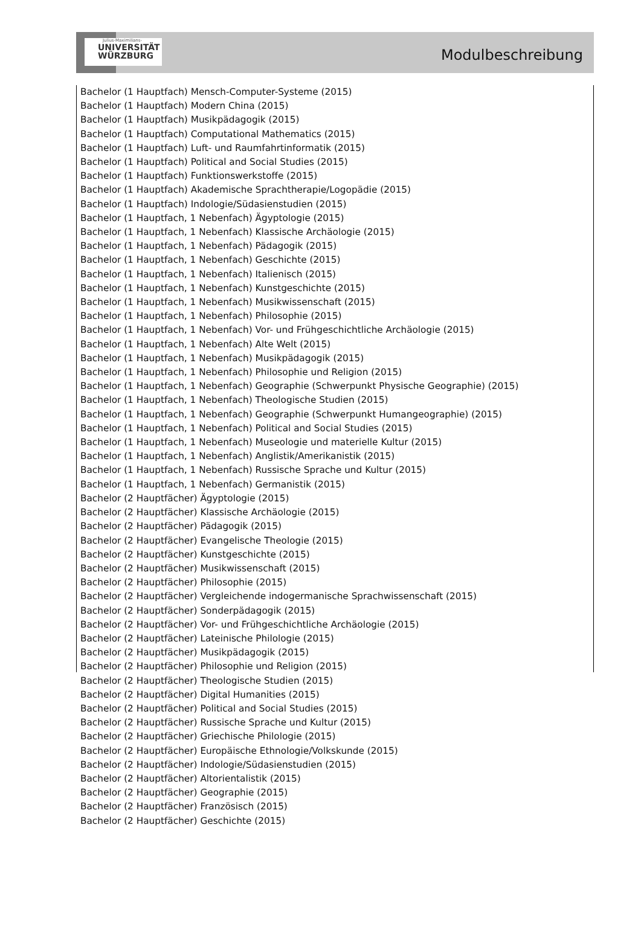Julius-Maximilians-
UNIVERSITÄT
WÜRZBURG
Modulbeschreibung
Bachelor (1 Hauptfach) Mensch-Computer-Systeme (2015)
Bachelor (1 Hauptfach) Modern China (2015)
Bachelor (1 Hauptfach) Musikpädagogik (2015)
Bachelor (1 Hauptfach) Computational Mathematics (2015)
Bachelor (1 Hauptfach) Luft- und Raumfahrtinformatik (2015)
Bachelor (1 Hauptfach) Political and Social Studies (2015)
Bachelor (1 Hauptfach) Funktionswerkstoffe (2015)
Bachelor (1 Hauptfach) Akademische Sprachtherapie/Logopädie (2015)
Bachelor (1 Hauptfach) Indologie/Südasienstudien (2015)
Bachelor (1 Hauptfach, 1 Nebenfach) Ägyptologie (2015)
Bachelor (1 Hauptfach, 1 Nebenfach) Klassische Archäologie (2015)
Bachelor (1 Hauptfach, 1 Nebenfach) Pädagogik (2015)
Bachelor (1 Hauptfach, 1 Nebenfach) Geschichte (2015)
Bachelor (1 Hauptfach, 1 Nebenfach) Italienisch (2015)
Bachelor (1 Hauptfach, 1 Nebenfach) Kunstgeschichte (2015)
Bachelor (1 Hauptfach, 1 Nebenfach) Musikwissenschaft (2015)
Bachelor (1 Hauptfach, 1 Nebenfach) Philosophie (2015)
Bachelor (1 Hauptfach, 1 Nebenfach) Vor- und Frühgeschichtliche Archäologie (2015)
Bachelor (1 Hauptfach, 1 Nebenfach) Alte Welt (2015)
Bachelor (1 Hauptfach, 1 Nebenfach) Musikpädagogik (2015)
Bachelor (1 Hauptfach, 1 Nebenfach) Philosophie und Religion (2015)
Bachelor (1 Hauptfach, 1 Nebenfach) Geographie (Schwerpunkt Physische Geographie) (2015)
Bachelor (1 Hauptfach, 1 Nebenfach) Theologische Studien (2015)
Bachelor (1 Hauptfach, 1 Nebenfach) Geographie (Schwerpunkt Humangeographie) (2015)
Bachelor (1 Hauptfach, 1 Nebenfach) Political and Social Studies (2015)
Bachelor (1 Hauptfach, 1 Nebenfach) Museologie und materielle Kultur (2015)
Bachelor (1 Hauptfach, 1 Nebenfach) Anglistik/Amerikanistik (2015)
Bachelor (1 Hauptfach, 1 Nebenfach) Russische Sprache und Kultur (2015)
Bachelor (1 Hauptfach, 1 Nebenfach) Germanistik (2015)
Bachelor (2 Hauptfächer) Ägyptologie (2015)
Bachelor (2 Hauptfächer) Klassische Archäologie (2015)
Bachelor (2 Hauptfächer) Pädagogik (2015)
Bachelor (2 Hauptfächer) Evangelische Theologie (2015)
Bachelor (2 Hauptfächer) Kunstgeschichte (2015)
Bachelor (2 Hauptfächer) Musikwissenschaft (2015)
Bachelor (2 Hauptfächer) Philosophie (2015)
Bachelor (2 Hauptfächer) Vergleichende indogermanische Sprachwissenschaft (2015)
Bachelor (2 Hauptfächer) Sonderpädagogik (2015)
Bachelor (2 Hauptfächer) Vor- und Frühgeschichtliche Archäologie (2015)
Bachelor (2 Hauptfächer) Lateinische Philologie (2015)
Bachelor (2 Hauptfächer) Musikpädagogik (2015)
Bachelor (2 Hauptfächer) Philosophie und Religion (2015)
Bachelor (2 Hauptfächer) Theologische Studien (2015)
Bachelor (2 Hauptfächer) Digital Humanities (2015)
Bachelor (2 Hauptfächer) Political and Social Studies (2015)
Bachelor (2 Hauptfächer) Russische Sprache und Kultur (2015)
Bachelor (2 Hauptfächer) Griechische Philologie (2015)
Bachelor (2 Hauptfächer) Europäische Ethnologie/Volkskunde (2015)
Bachelor (2 Hauptfächer) Indologie/Südasienstudien (2015)
Bachelor (2 Hauptfächer) Altorientalistik (2015)
Bachelor (2 Hauptfächer) Geographie (2015)
Bachelor (2 Hauptfächer) Französisch (2015)
Bachelor (2 Hauptfächer) Geschichte (2015)